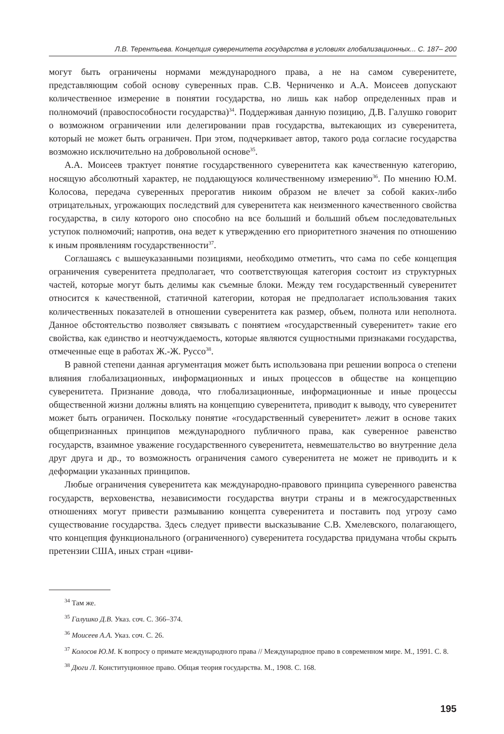Л.В. Терентьева. Концепция суверенитета государства в условиях глобализационных... С. 187– 200
могут быть ограничены нормами международного права, а не на самом суверенитете, представляющим собой основу суверенных прав. С.В. Черниченко и А.А. Моисеев допускают количественное измерение в понятии государства, но лишь как набор определенных прав и полномочий (правоспособности государства)<sup>34</sup>. Поддерживая данную позицию, Д.В. Галушко говорит о возможном ограничении или делегировании прав государства, вытекающих из суверенитета, который не может быть ограничен. При этом, подчеркивает автор, такого рода согласие государства возможно исключительно на добровольной основе<sup>35</sup>.
А.А. Моисеев трактует понятие государственного суверенитета как качественную категорию, носящую абсолютный характер, не поддающуюся количественному измерению<sup>36</sup>. По мнению Ю.М. Колосова, передача суверенных прерогатив никоим образом не влечет за собой каких-либо отрицательных, угрожающих последствий для суверенитета как неизменного качественного свойства государства, в силу которого оно способно на все больший и больший объем последовательных уступок полномочий; напротив, она ведет к утверждению его приоритетного значения по отношению к иным проявлениям государственности<sup>37</sup>.
Соглашаясь с вышеуказанными позициями, необходимо отметить, что сама по себе концепция ограничения суверенитета предполагает, что соответствующая категория состоит из структурных частей, которые могут быть делимы как съемные блоки. Между тем государственный суверенитет относится к качественной, статичной категории, которая не предполагает использования таких количественных показателей в отношении суверенитета как размер, объем, полнота или неполнота. Данное обстоятельство позволяет связывать с понятием «государственный суверенитет» такие его свойства, как единство и неотчуждаемость, которые являются сущностными признаками государства, отмеченные еще в работах Ж.-Ж. Руссо<sup>38</sup>.
В равной степени данная аргументация может быть использована при решении вопроса о степени влияния глобализационных, информационных и иных процессов в обществе на концепцию суверенитета. Признание довода, что глобализационные, информационные и иные процессы общественной жизни должны влиять на концепцию суверенитета, приводит к выводу, что суверенитет может быть ограничен. Поскольку понятие «государственный суверенитет» лежит в основе таких общепризнанных принципов международного публичного права, как суверенное равенство государств, взаимное уважение государственного суверенитета, невмешательство во внутренние дела друг друга и др., то возможность ограничения самого суверенитета не может не приводить и к деформации указанных принципов.
Любые ограничения суверенитета как международно-правового принципа суверенного равенства государств, верховенства, независимости государства внутри страны и в межгосударственных отношениях могут привести размыванию концепта суверенитета и поставить под угрозу само существование государства. Здесь следует привести высказывание С.В. Хмелевского, полагающего, что концепция функционального (ограниченного) суверенитета государства придумана чтобы скрыть претензии США, иных стран «циви-
<sup>34</sup> Там же.
<sup>35</sup> Галушко Д.В. Указ. соч. С. 366–374.
<sup>36</sup> Моисеев А.А. Указ. соч. С. 26.
<sup>37</sup> Колосов Ю.М. К вопросу о примате международного права // Международное право в современном мире. М., 1991. С. 8.
<sup>38</sup> Дюги Л. Конституционное право. Общая теория государства. М., 1908. С. 168.
195